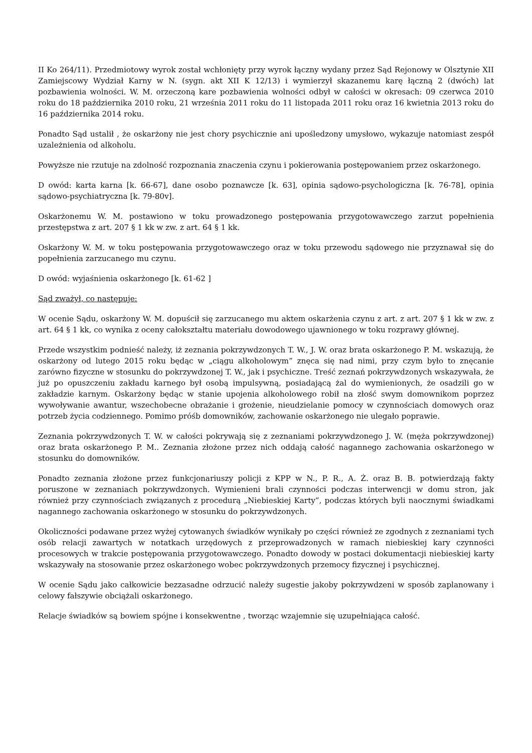II Ko 264/11). Przedmiotowy wyrok został wchłonięty przy wyrok łączny wydany przez Sąd Rejonowy w Olsztynie XII Zamiejscowy Wydział Karny w N. (sygn. akt XII K 12/13) i wymierzył skazanemu karę łączną 2 (dwóch) lat pozbawienia wolności. W. M. orzeczoną kare pozbawienia wolności odbył w całości w okresach: 09 czerwca 2010 roku do 18 października 2010 roku, 21 września 2011 roku do 11 listopada 2011 roku oraz 16 kwietnia 2013 roku do 16 października 2014 roku.
Ponadto Sąd ustalił , że oskarżony nie jest chory psychicznie ani upośledzony umysłowo, wykazuje natomiast zespół uzależnienia od alkoholu.
Powyższe nie rzutuje na zdolność rozpoznania znaczenia czynu i pokierowania postępowaniem przez oskarżonego.
D owód: karta karna [k. 66-67], dane osobo poznawcze [k. 63], opinia sądowo-psychologiczna [k. 76-78], opinia sądowo-psychiatryczna [k. 79-80v].
Oskarżonemu W. M. postawiono w toku prowadzonego postępowania przygotowawczego zarzut popełnienia przestępstwa z art. 207 § 1 kk w zw. z art. 64 § 1 kk.
Oskarżony W. M. w toku postępowania przygotowawczego oraz w toku przewodu sądowego nie przyznawał się do popełnienia zarzucanego mu czynu.
D owód: wyjaśnienia oskarżonego [k. 61-62 ]
Sąd zważył, co następuje:
W ocenie Sądu, oskarżony W. M. dopuścił się zarzucanego mu aktem oskarżenia czynu z art. z art. 207 § 1 kk w zw. z art. 64 § 1 kk, co wynika z oceny całokształtu materiału dowodowego ujawnionego w toku rozprawy głównej.
Przede wszystkim podnieść należy, iż zeznania pokrzywdzonych T. W., J. W. oraz brata oskarżonego P. M. wskazują, że oskarżony od lutego 2015 roku będąc w „ciągu alkoholowym” znęca się nad nimi, przy czym było to znęcanie zarówno fizyczne w stosunku do pokrzywdzonej T. W., jak i psychiczne. Treść zeznań pokrzywdzonych wskazywała, że już po opuszczeniu zakładu karnego był osobą impulsywną, posiadającą żal do wymienionych, że osadzili go w zakładzie karnym. Oskarżony będąc w stanie upojenia alkoholowego robił na złość swym domownikom poprzez wywoływanie awantur, wszechobecne obrażanie i grożenie, nieudzielanie pomocy w czynnościach domowych oraz potrzeb życia codziennego. Pomimo próśb domowników, zachowanie oskarżonego nie ulegało poprawie.
Zeznania pokrzywdzonych T. W. w całości pokrywają się z zeznaniami pokrzywdzonego J. W. (męża pokrzywdzonej) oraz brata oskarżonego P. M.. Zeznania złożone przez nich oddają całość nagannego zachowania oskarżonego w stosunku do domowników.
Ponadto zeznania złożone przez funkcjonariuszy policji z KPP w N., P. R., A. Ż. oraz B. B. potwierdzają fakty poruszone w zeznaniach pokrzywdzonych. Wymienieni brali czynności podczas interwencji w domu stron, jak również przy czynnościach związanych z procedurą „Niebieskiej Karty”, podczas których byli naocznymi świadkami nagannego zachowania oskarżonego w stosunku do pokrzywdzonych.
Okoliczności podawane przez wyżej cytowanych świadków wynikały po części również ze zgodnych z zeznaniami tych osób relacji zawartych w notatkach urzędowych z przeprowadzonych w ramach niebieskiej kary czynności procesowych w trakcie postępowania przygotowawczego. Ponadto dowody w postaci dokumentacji niebieskiej karty wskazywały na stosowanie przez oskarżonego wobec pokrzywdzonych przemocy fizycznej i psychicznej.
W ocenie Sądu jako całkowicie bezzasadne odrzucić należy sugestie jakoby pokrzywdzeni w sposób zaplanowany i celowy fałszywie obciążali oskarżonego.
Relacje świadków są bowiem spójne i konsekwentne , tworząc wzajemnie się uzupełniająca całość.